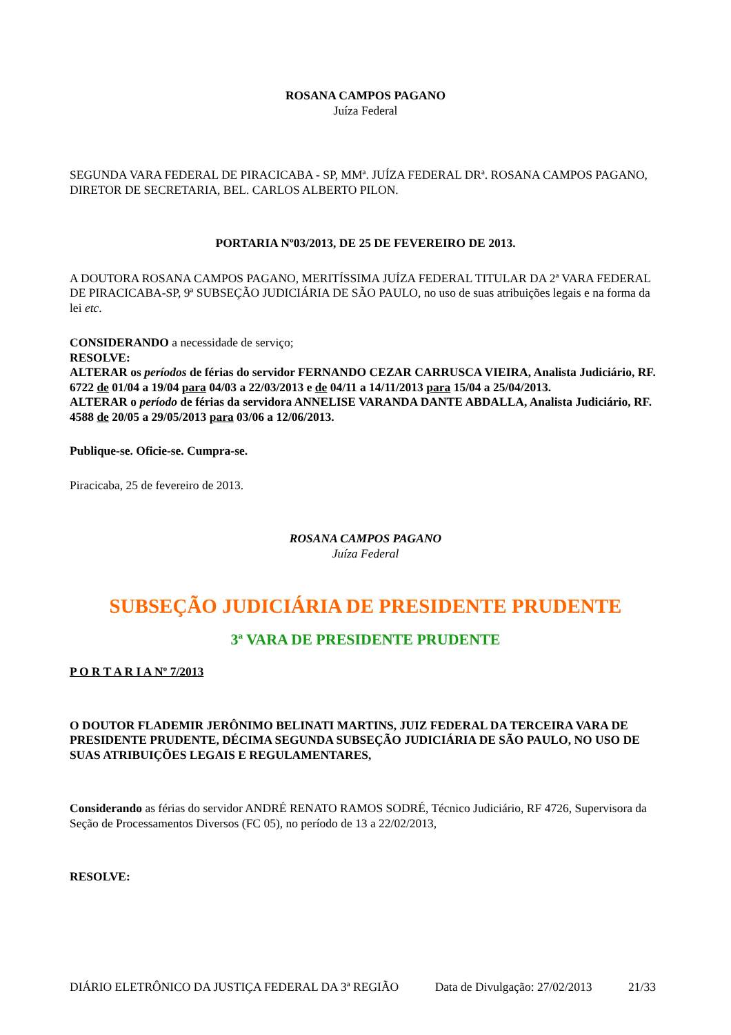ROSANA CAMPOS PAGANO
Juíza Federal
SEGUNDA VARA FEDERAL DE PIRACICABA - SP, MMª. JUÍZA FEDERAL DRª. ROSANA CAMPOS PAGANO, DIRETOR DE SECRETARIA, BEL. CARLOS ALBERTO PILON.
PORTARIA Nº03/2013, DE 25 DE FEVEREIRO DE 2013.
A DOUTORA ROSANA CAMPOS PAGANO, MERITÍSSIMA JUÍZA FEDERAL TITULAR DA 2ª VARA FEDERAL DE PIRACICABA-SP, 9ª SUBSEÇÃO JUDICIÁRIA DE SÃO PAULO, no uso de suas atribuições legais e na forma da lei etc.
CONSIDERANDO a necessidade de serviço;
RESOLVE:
ALTERAR os períodos de férias do servidor FERNANDO CEZAR CARRUSCA VIEIRA, Analista Judiciário, RF. 6722 de 01/04 a 19/04 para 04/03 a 22/03/2013 e de 04/11 a 14/11/2013 para 15/04 a 25/04/2013.
ALTERAR o período de férias da servidora ANNELISE VARANDA DANTE ABDALLA, Analista Judiciário, RF. 4588 de 20/05 a 29/05/2013 para 03/06 a 12/06/2013.
Publique-se. Oficie-se. Cumpra-se.
Piracicaba, 25 de fevereiro de 2013.
ROSANA CAMPOS PAGANO
Juíza Federal
SUBSEÇÃO JUDICIÁRIA DE PRESIDENTE PRUDENTE
3ª VARA DE PRESIDENTE PRUDENTE
P O R T A R I A Nº 7/2013
O DOUTOR FLADEMIR JERÔNIMO BELINATI MARTINS, JUIZ FEDERAL DA TERCEIRA VARA DE PRESIDENTE PRUDENTE, DÉCIMA SEGUNDA SUBSEÇÃO JUDICIÁRIA DE SÃO PAULO, NO USO DE SUAS ATRIBUIÇÕES LEGAIS E REGULAMENTARES,
Considerando as férias do servidor ANDRÉ RENATO RAMOS SODRÉ, Técnico Judiciário, RF 4726, Supervisora da Seção de Processamentos Diversos (FC 05), no período de 13 a 22/02/2013,
RESOLVE:
DIÁRIO ELETRÔNICO DA JUSTIÇA FEDERAL DA 3ª REGIÃO Data de Divulgação: 27/02/2013 21/33